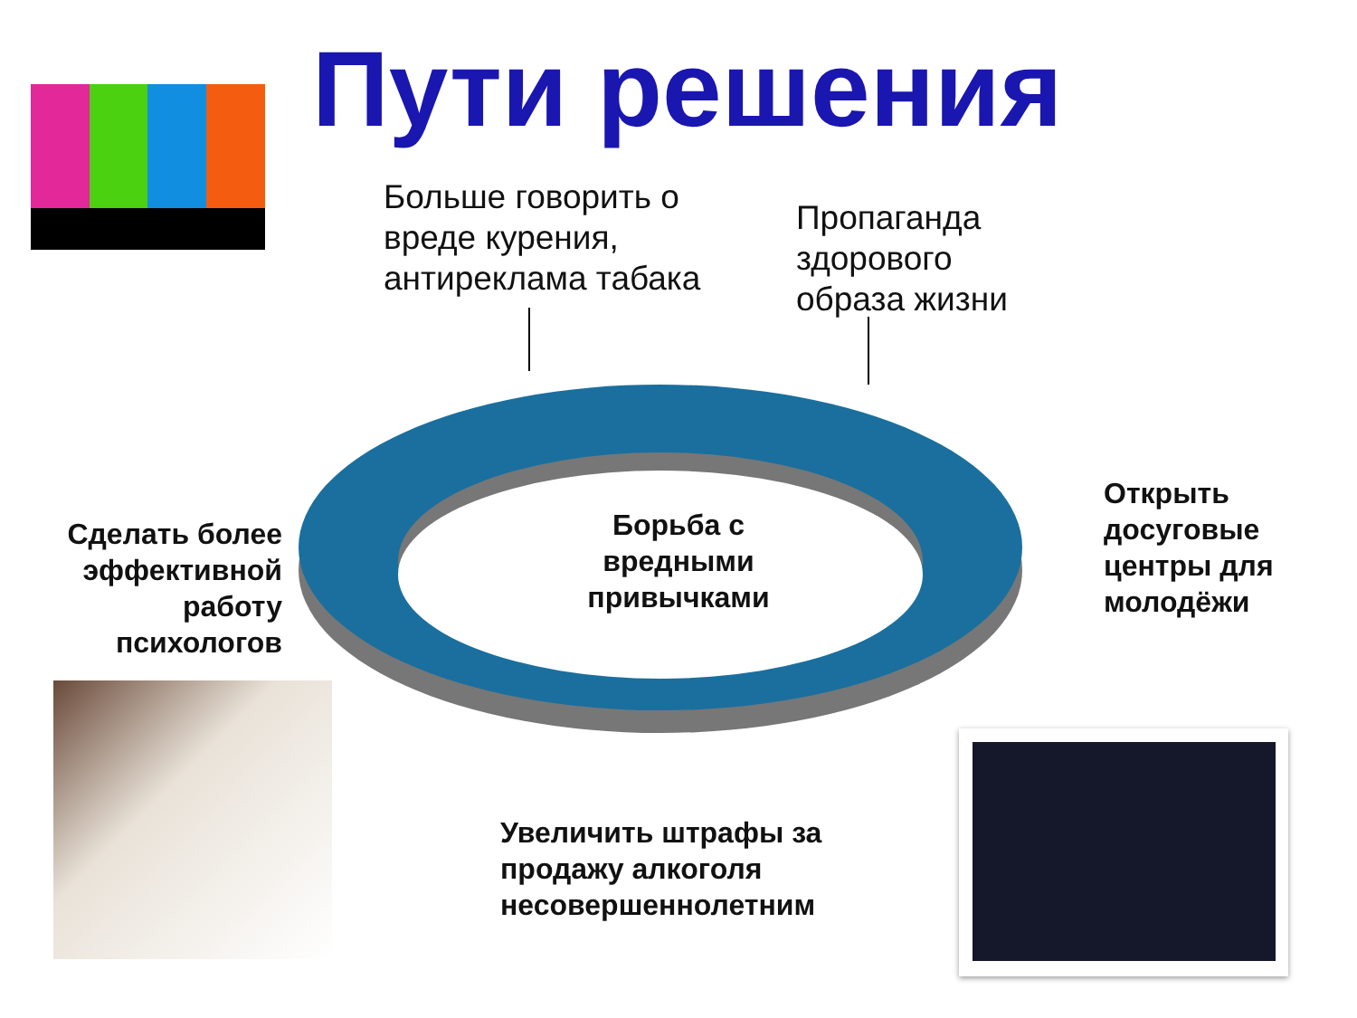Пути решения
Больше говорить о
вреде курения,
антиреклама табака
Пропаганда
здорового
образа жизни
Борьба с вредными привычками
Сделать более эффективной работу психологов
Открыть
досуговые
центры для
молодёжи
Увеличить штрафы за
продажу алкоголя
несовершеннолетним